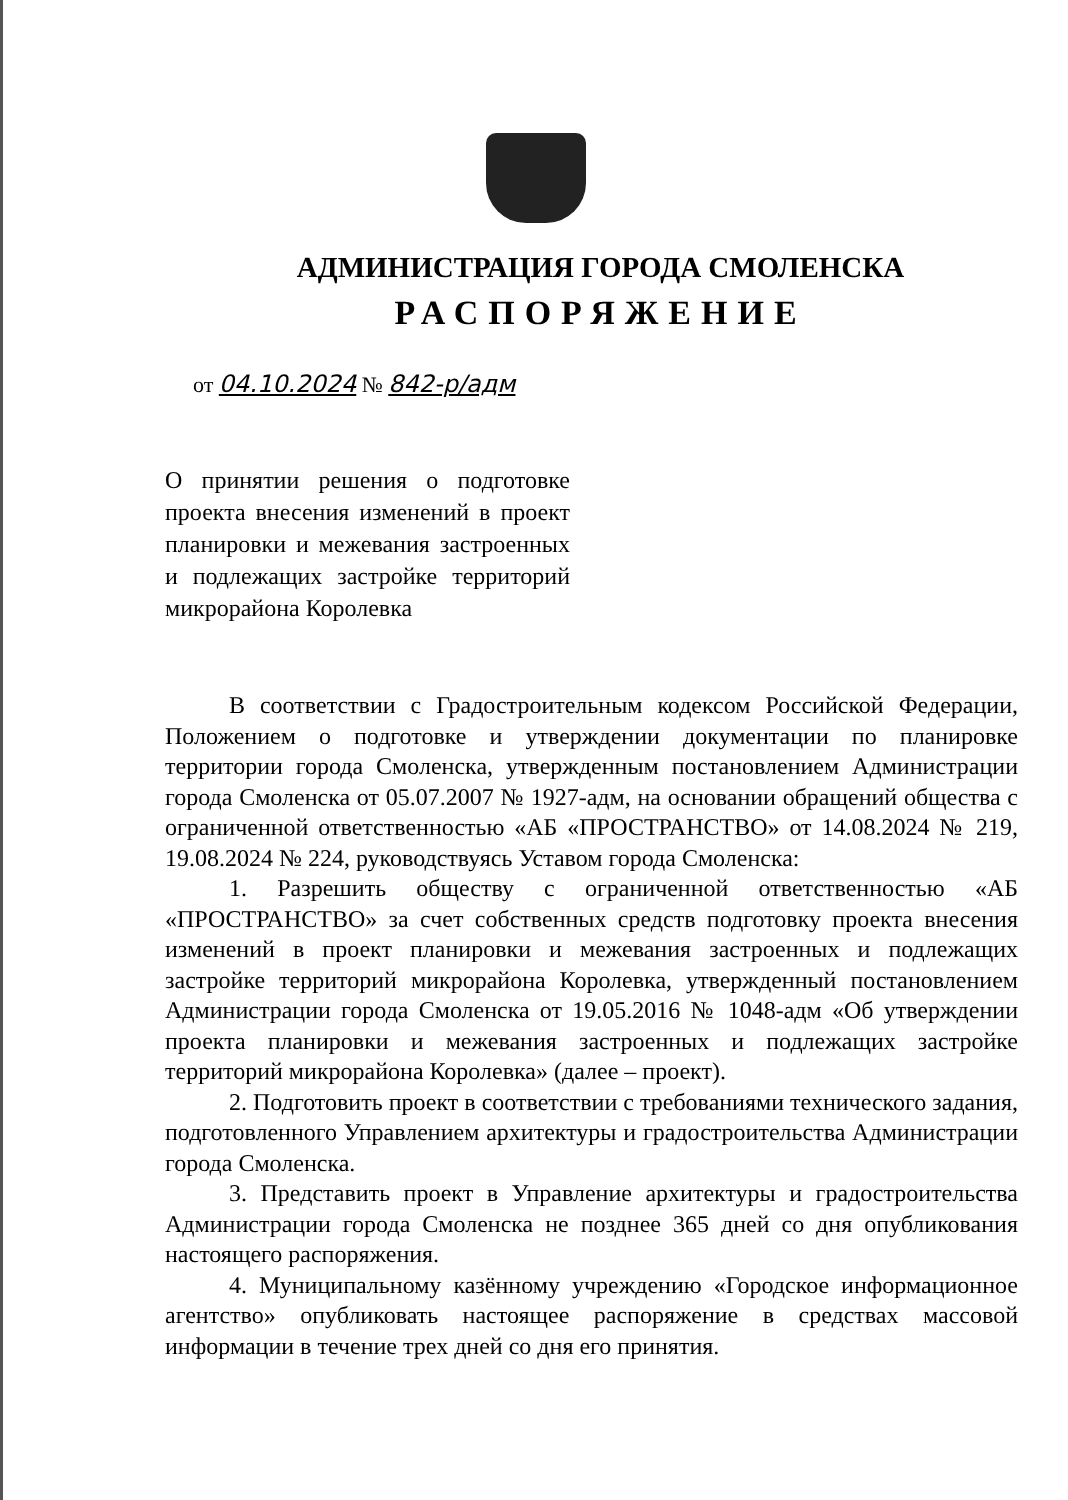АДМИНИСТРАЦИЯ ГОРОДА СМОЛЕНСКА
РАСПОРЯЖЕНИЕ
от 04.10.2024 № 842-р/адм
О принятии решения о подготовке проекта внесения изменений в проект планировки и межевания застроенных и подлежащих застройке территорий микрорайона Королевка
В соответствии с Градостроительным кодексом Российской Федерации, Положением о подготовке и утверждении документации по планировке территории города Смоленска, утвержденным постановлением Администрации города Смоленска от 05.07.2007 № 1927-адм, на основании обращений общества с ограниченной ответственностью «АБ «ПРОСТРАНСТВО» от 14.08.2024 № 219, 19.08.2024 № 224, руководствуясь Уставом города Смоленска:
1. Разрешить обществу с ограниченной ответственностью «АБ «ПРОСТРАНСТВО» за счет собственных средств подготовку проекта внесения изменений в проект планировки и межевания застроенных и подлежащих застройке территорий микрорайона Королевка, утвержденный постановлением Администрации города Смоленска от 19.05.2016 № 1048-адм «Об утверждении проекта планировки и межевания застроенных и подлежащих застройке территорий микрорайона Королевка» (далее – проект).
2. Подготовить проект в соответствии с требованиями технического задания, подготовленного Управлением архитектуры и градостроительства Администрации города Смоленска.
3. Представить проект в Управление архитектуры и градостроительства Администрации города Смоленска не позднее 365 дней со дня опубликования настоящего распоряжения.
4. Муниципальному казённому учреждению «Городское информационное агентство» опубликовать настоящее распоряжение в средствах массовой информации в течение трех дней со дня его принятия.